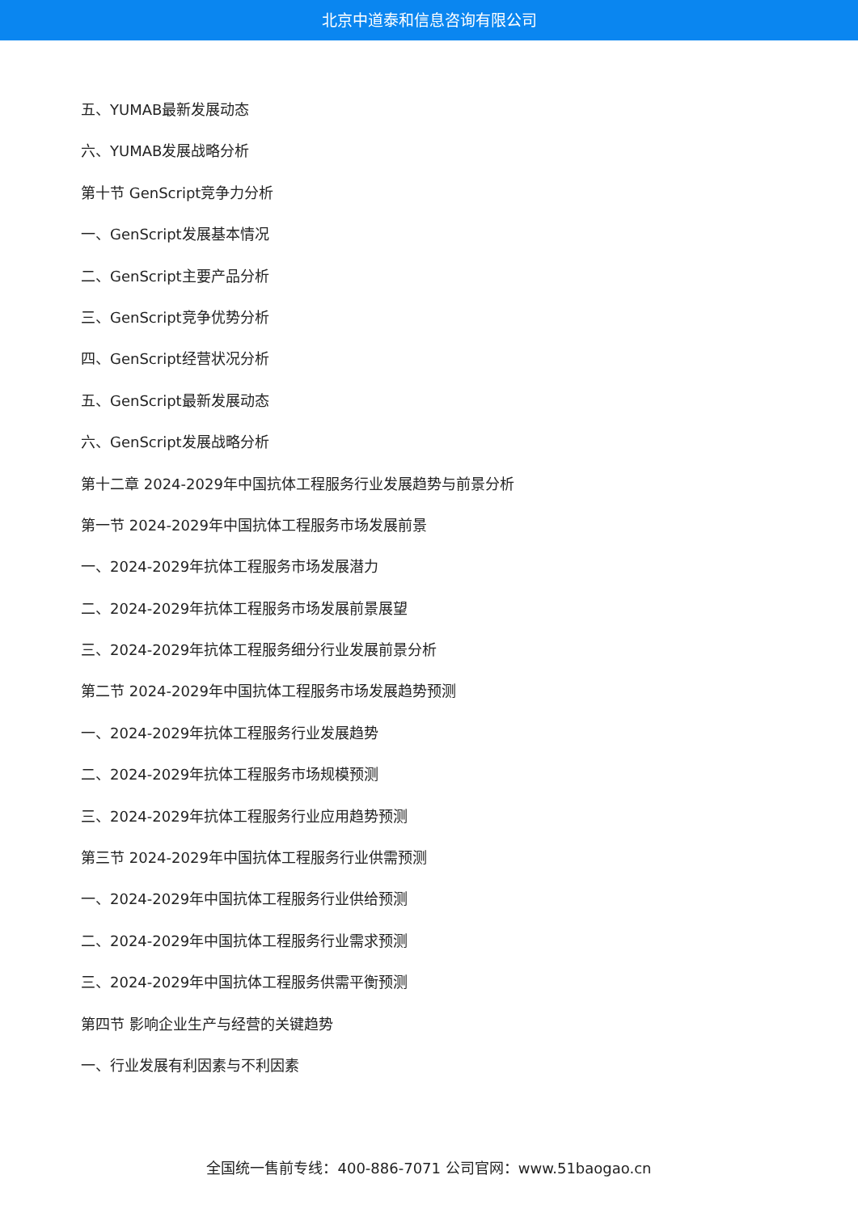北京中道泰和信息咨询有限公司
五、YUMAB最新发展动态
六、YUMAB发展战略分析
第十节 GenScript竞争力分析
一、GenScript发展基本情况
二、GenScript主要产品分析
三、GenScript竞争优势分析
四、GenScript经营状况分析
五、GenScript最新发展动态
六、GenScript发展战略分析
第十二章 2024-2029年中国抗体工程服务行业发展趋势与前景分析
第一节 2024-2029年中国抗体工程服务市场发展前景
一、2024-2029年抗体工程服务市场发展潜力
二、2024-2029年抗体工程服务市场发展前景展望
三、2024-2029年抗体工程服务细分行业发展前景分析
第二节 2024-2029年中国抗体工程服务市场发展趋势预测
一、2024-2029年抗体工程服务行业发展趋势
二、2024-2029年抗体工程服务市场规模预测
三、2024-2029年抗体工程服务行业应用趋势预测
第三节 2024-2029年中国抗体工程服务行业供需预测
一、2024-2029年中国抗体工程服务行业供给预测
二、2024-2029年中国抗体工程服务行业需求预测
三、2024-2029年中国抗体工程服务供需平衡预测
第四节 影响企业生产与经营的关键趋势
一、行业发展有利因素与不利因素
全国统一售前专线：400-886-7071 公司官网：www.51baogao.cn